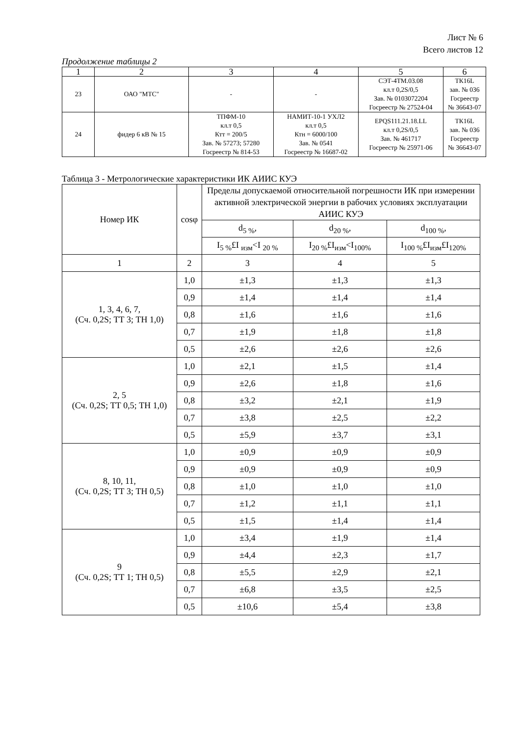Лист № 6
Всего листов 12
Продолжение таблицы 2
| 1 | 2 | 3 | 4 | 5 | 6 |
| 23 | ОАО "МТС" | - | - | СЭТ-4ТМ.03.08 кл.т 0,2S/0,5 Зав. № 0103072204 Госреестр № 27524-04 | ТК16L зав. № 036 Госреестр № 36643-07 |
| 24 | фидер 6 кВ № 15 | ТПФМ-10 кл.т 0,5 Ктт = 200/5 Зав. № 57273; 57280 Госреестр № 814-53 | НАМИТ-10-1 УХЛ2 кл.т 0,5 Ктн = 6000/100 Зав. № 0541 Госреестр № 16687-02 | EPQS111.21.18.LL кл.т 0,2S/0,5 Зав. № 461717 Госреестр № 25971-06 | ТК16L зав. № 036 Госреестр № 36643-07 |
Таблица 3 - Метрологические характеристики ИК АИИС КУЭ
| Номер ИК | cosφ | Пределы допускаемой относительной погрешности ИК при измерении активной электрической энергии в рабочих условиях эксплуатации АИИС КУЭ | | |
| | | d<sub>5 %</sub>, | d<sub>20 %</sub>, | d<sub>100 %</sub>, |
| | | I<sub>5 %</sub>£I <sub>изм</sub><I <sub>20 %</sub> | I<sub>20 %</sub>£I<sub>изм</sub><I<sub>100%</sub> | I<sub>100 %</sub>£I<sub>изм</sub>£I<sub>120%</sub> |
| 1 | 2 | 3 | 4 | 5 |
| 1, 3, 4, 6, 7, (Сч. 0,2S; ТТ 3; ТН 1,0) | 1,0 | ±1,3 | ±1,3 | ±1,3 |
| | 0,9 | ±1,4 | ±1,4 | ±1,4 |
| | 0,8 | ±1,6 | ±1,6 | ±1,6 |
| | 0,7 | ±1,9 | ±1,8 | ±1,8 |
| | 0,5 | ±2,6 | ±2,6 | ±2,6 |
| 2, 5 (Сч. 0,2S; ТТ 0,5; ТН 1,0) | 1,0 | ±2,1 | ±1,5 | ±1,4 |
| | 0,9 | ±2,6 | ±1,8 | ±1,6 |
| | 0,8 | ±3,2 | ±2,1 | ±1,9 |
| | 0,7 | ±3,8 | ±2,5 | ±2,2 |
| | 0,5 | ±5,9 | ±3,7 | ±3,1 |
| 8, 10, 11, (Сч. 0,2S; ТТ 3; ТН 0,5) | 1,0 | ±0,9 | ±0,9 | ±0,9 |
| | 0,9 | ±0,9 | ±0,9 | ±0,9 |
| | 0,8 | ±1,0 | ±1,0 | ±1,0 |
| | 0,7 | ±1,2 | ±1,1 | ±1,1 |
| | 0,5 | ±1,5 | ±1,4 | ±1,4 |
| 9 (Сч. 0,2S; ТТ 1; ТН 0,5) | 1,0 | ±3,4 | ±1,9 | ±1,4 |
| | 0,9 | ±4,4 | ±2,3 | ±1,7 |
| | 0,8 | ±5,5 | ±2,9 | ±2,1 |
| | 0,7 | ±6,8 | ±3,5 | ±2,5 |
| | 0,5 | ±10,6 | ±5,4 | ±3,8 |